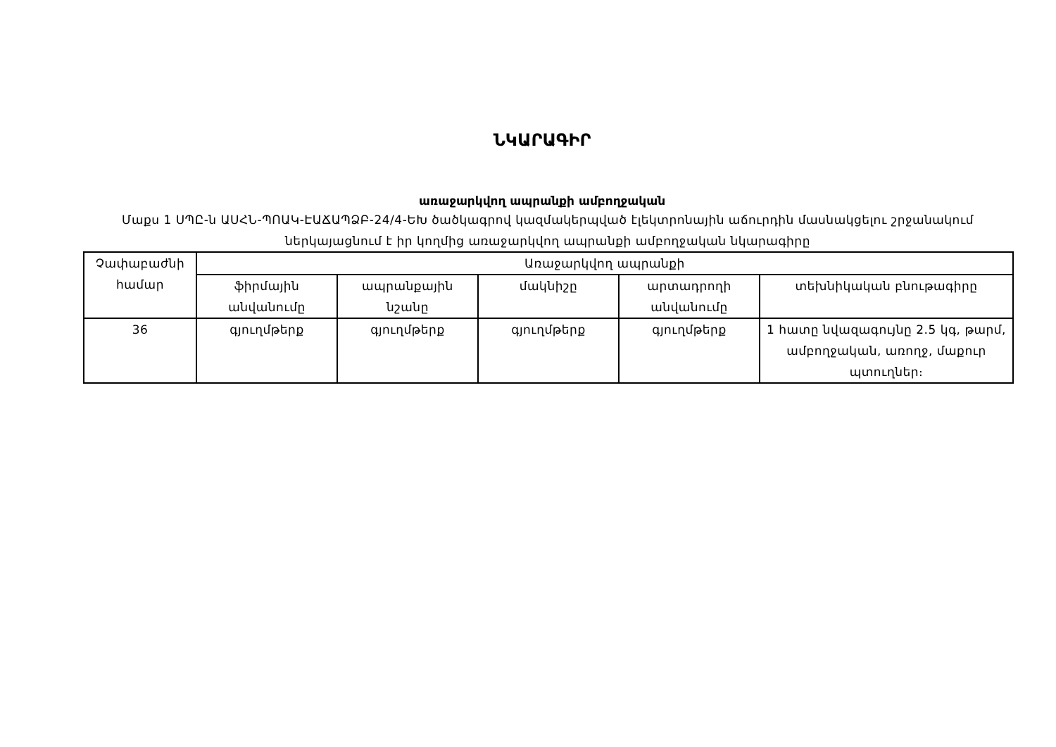ՆԿԱՐԱԳԻՐ
առաջարկվող ապրանքի ամբողջական
Մաքս 1 ՍՊԸ-ն ԱՍՀՆ-ՊՈԱԿ-ԷԱՃԱՊՁԲ-24/4-ԵԽ ծածկագրով կազմակերպված էլեկտրոնային աճուրդին մասնակցելու շրջանակում ներկայացնում է իր կողմից առաջարկվող ապրանքի ամբողջական նկարագիրը
| Չափաբաժնի համար | Առաջարկվող ապրանքի | | | | |
| --- | --- | --- | --- | --- | --- |
| | ֆիրմային անվանումը | ապրանքային նշանը | մակնիշը | արտադրողի անվանումը | տեխնիկական բնութագիրը |
| 36 | գյուղմթերք | գյուղմթերք | գյուղմթերք | գյուղմթերք | 1 հատը նվազագույնը 2.5 կգ, թարմ, ամբողջական, առողջ, մաքուր պտուղներ։ |